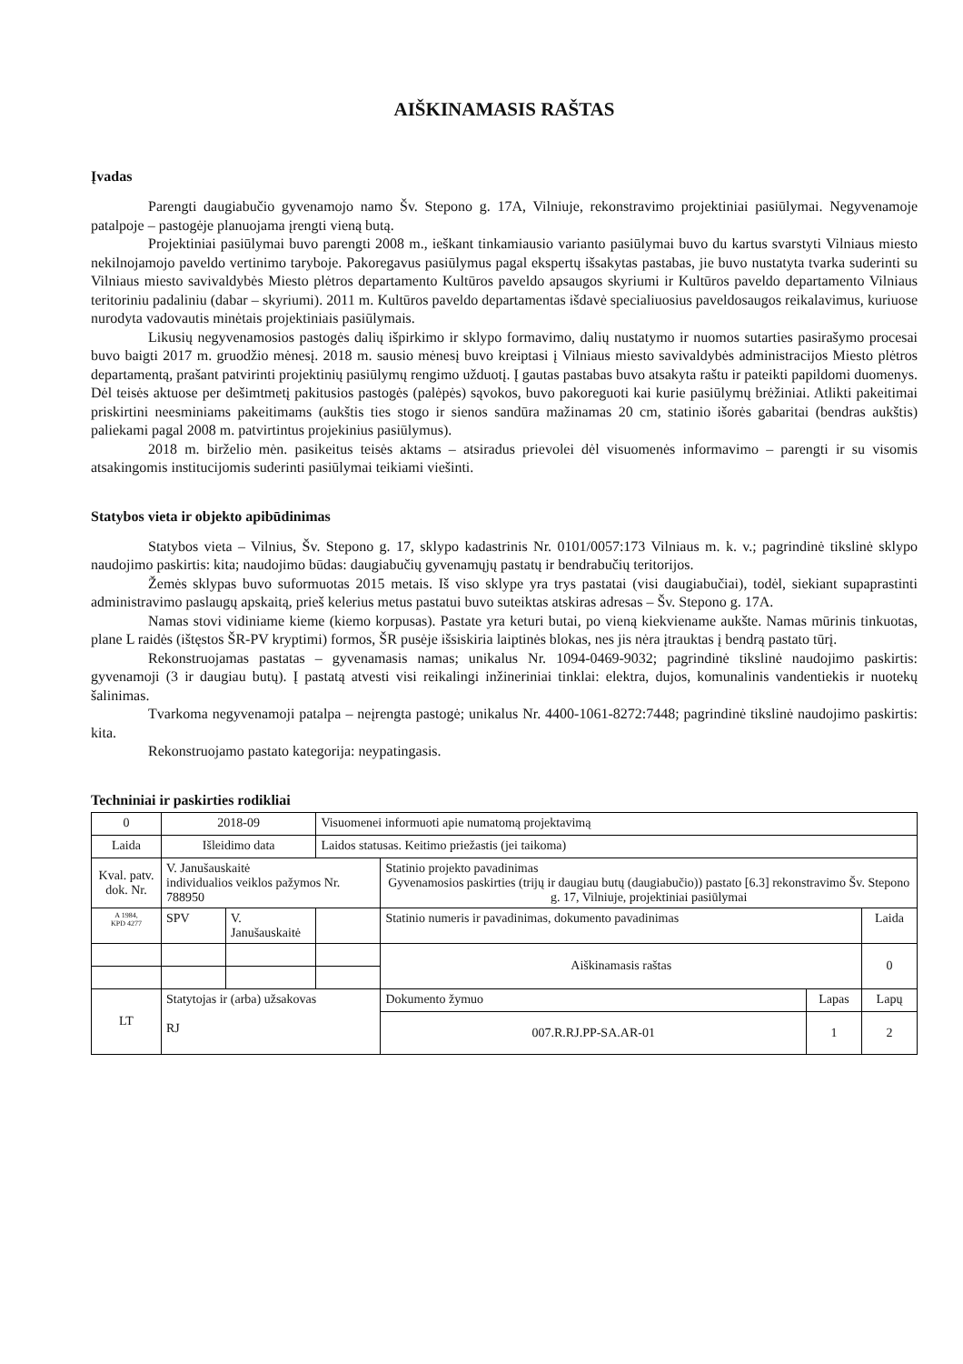AIŠKINAMASIS RAŠTAS
Įvadas
Parengti daugiabučio gyvenamojo namo Šv. Stepono g. 17A, Vilniuje, rekonstravimo projektiniai pasiūlymai. Negyvenamoje patalpoje – pastogėje planuojama įrengti vieną butą.
Projektiniai pasiūlymai buvo parengti 2008 m., ieškant tinkamiausio varianto pasiūlymai buvo du kartus svarstyti Vilniaus miesto nekilnojamojo paveldo vertinimo taryboje. Pakoregavus pasiūlymus pagal ekspertų išsakytas pastabas, jie buvo nustatyta tvarka suderinti su Vilniaus miesto savivaldybės Miesto plėtros departamento Kultūros paveldo apsaugos skyriumi ir Kultūros paveldo departamento Vilniaus teritoriniu padaliniu (dabar – skyriumi). 2011 m. Kultūros paveldo departamentas išdavė specialiuosius paveldosaugos reikalavimus, kuriuose nurodyta vadovautis minėtais projektiniais pasiūlymais.
Likusių negyvenamosios pastogės dalių išpirkimo ir sklypo formavimo, dalių nustatymo ir nuomos sutarties pasirašymo procesai buvo baigti 2017 m. gruodžio mėnesį. 2018 m. sausio mėnesį buvo kreiptasi į Vilniaus miesto savivaldybės administracijos Miesto plėtros departamentą, prašant patvirinti projektinių pasiūlymų rengimo užduotį. Į gautas pastabas buvo atsakyta raštu ir pateikti papildomi duomenys. Dėl teisės aktuose per dešimtmetį pakitusios pastogės (palėpės) sąvokos, buvo pakoreguoti kai kurie pasiūlymų brėžiniai. Atlikti pakeitimai priskirtini neesminiams pakeitimams (aukštis ties stogo ir sienos sandūra mažinamas 20 cm, statinio išorės gabaritai (bendras aukštis) paliekami pagal 2008 m. patvirtintus projekinius pasiūlymus).
2018 m. birželio mėn. pasikeitus teisės aktams – atsiradus prievolei dėl visuomenės informavimo – parengti ir su visomis atsakingomis institucijomis suderinti pasiūlymai teikiami viešinti.
Statybos vieta ir objekto apibūdinimas
Statybos vieta – Vilnius, Šv. Stepono g. 17, sklypo kadastrinis Nr. 0101/0057:173 Vilniaus m. k. v.; pagrindinė tikslinė sklypo naudojimo paskirtis: kita; naudojimo būdas: daugiabučių gyvenamųjų pastatų ir bendrabučių teritorijos.
Žemės sklypas buvo suformuotas 2015 metais. Iš viso sklype yra trys pastatai (visi daugiabučiai), todėl, siekiant supaprastinti administravimo paslaugų apskaitą, prieš kelerius metus pastatui buvo suteiktas atskiras adresas – Šv. Stepono g. 17A.
Namas stovi vidiniame kieme (kiemo korpusas). Pastate yra keturi butai, po vieną kiekviename aukšte. Namas mūrinis tinkuotas, plane L raidės (ištęstos ŠR-PV kryptimi) formos, ŠR pusėje išsiskiria laiptinės blokas, nes jis nėra įtrauktas į bendrą pastato tūrį.
Rekonstruojamas pastatas – gyvenamasis namas; unikalus Nr. 1094-0469-9032; pagrindinė tikslinė naudojimo paskirtis: gyvenamoji (3 ir daugiau butų). Į pastatą atvesti visi reikalingi inžineriniai tinklai: elektra, dujos, komunalinis vandentiekis ir nuotekų šalinimas.
Tvarkoma negyvenamoji patalpa – neįrengta pastogė; unikalus Nr. 4400-1061-8272:7448; pagrindinė tikslinė naudojimo paskirtis: kita.
Rekonstruojamo pastato kategorija: neypatingasis.
Techniniai ir paskirties rodikliai
| 0 | 2018-09 | | Visuomenei informuoti apie numatomą projektavimą | | | | |
| Laida | Išleidimo data | | Laidos statusas. Keitimo priežastis (jei taikoma) | | | | |
| Kval. patv. dok. Nr. | V. Janušauskaitė individualios veiklos pažymos Nr. 788950 | | | | Statinio projekto pavadinimas Gyvenamosios paskirties (trijų ir daugiau butų (daugiabučio)) pastato [6.3] rekonstravimo Šv. Stepono g. 17, Vilniuje, projektiniai pasiūlymai | | |
| A 1984, KPD 4277 | SPV | V. Janušauskaitė | | | Statinio numeris ir pavadinimas, dokumento pavadinimas | | Laida |
| | | | | | Aiškinamasis raštas | | 0 |
| LT | Statytojas ir (arba) užsakovas RJ | | | | Dokumento žymuo | Lapas | Lapų |
| | | | | | 007.R.RJ.PP-SA.AR-01 | 1 | 2 |